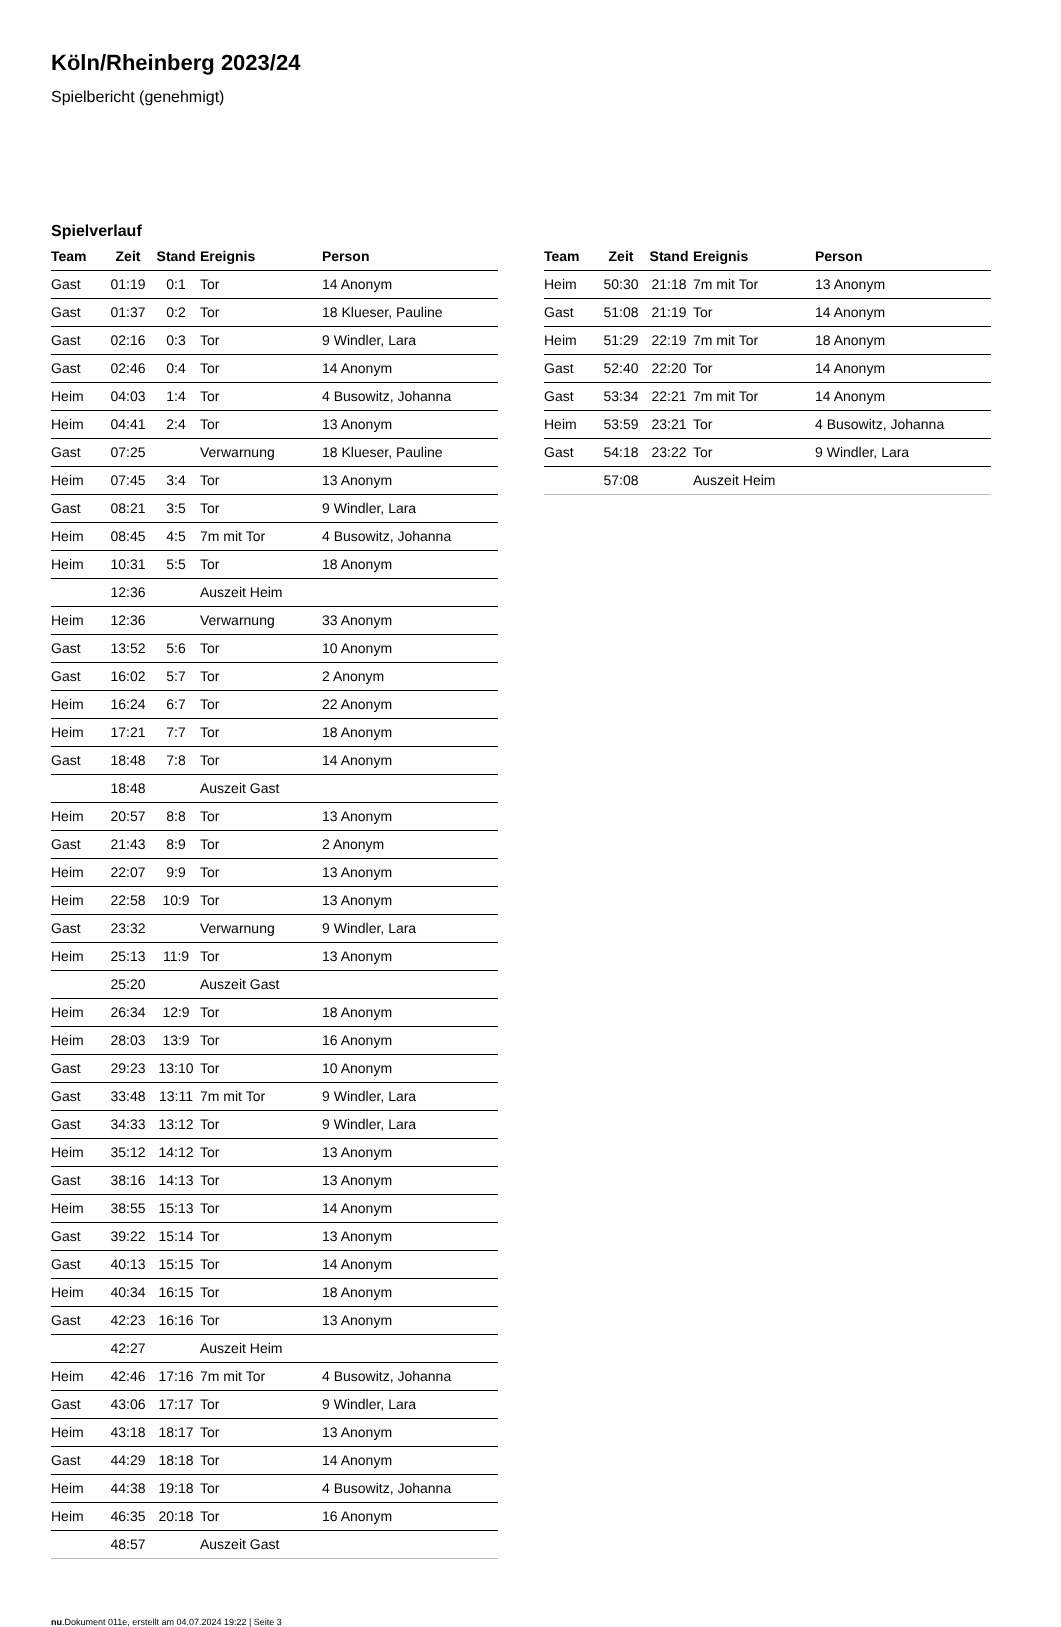Köln/Rheinberg 2023/24
Spielbericht (genehmigt)
Spielverlauf
| Team | Zeit | Stand | Ereignis | Person |
| --- | --- | --- | --- | --- |
| Gast | 01:19 | 0:1 | Tor | 14 Anonym |
| Gast | 01:37 | 0:2 | Tor | 18 Klueser, Pauline |
| Gast | 02:16 | 0:3 | Tor | 9 Windler, Lara |
| Gast | 02:46 | 0:4 | Tor | 14 Anonym |
| Heim | 04:03 | 1:4 | Tor | 4 Busowitz, Johanna |
| Heim | 04:41 | 2:4 | Tor | 13 Anonym |
| Gast | 07:25 | | Verwarnung | 18 Klueser, Pauline |
| Heim | 07:45 | 3:4 | Tor | 13 Anonym |
| Gast | 08:21 | 3:5 | Tor | 9 Windler, Lara |
| Heim | 08:45 | 4:5 | 7m mit Tor | 4 Busowitz, Johanna |
| Heim | 10:31 | 5:5 | Tor | 18 Anonym |
| | 12:36 | | Auszeit Heim | |
| Heim | 12:36 | | Verwarnung | 33 Anonym |
| Gast | 13:52 | 5:6 | Tor | 10 Anonym |
| Gast | 16:02 | 5:7 | Tor | 2 Anonym |
| Heim | 16:24 | 6:7 | Tor | 22 Anonym |
| Heim | 17:21 | 7:7 | Tor | 18 Anonym |
| Gast | 18:48 | 7:8 | Tor | 14 Anonym |
| | 18:48 | | Auszeit Gast | |
| Heim | 20:57 | 8:8 | Tor | 13 Anonym |
| Gast | 21:43 | 8:9 | Tor | 2 Anonym |
| Heim | 22:07 | 9:9 | Tor | 13 Anonym |
| Heim | 22:58 | 10:9 | Tor | 13 Anonym |
| Gast | 23:32 | | Verwarnung | 9 Windler, Lara |
| Heim | 25:13 | 11:9 | Tor | 13 Anonym |
| | 25:20 | | Auszeit Gast | |
| Heim | 26:34 | 12:9 | Tor | 18 Anonym |
| Heim | 28:03 | 13:9 | Tor | 16 Anonym |
| Gast | 29:23 | 13:10 | Tor | 10 Anonym |
| Gast | 33:48 | 13:11 | 7m mit Tor | 9 Windler, Lara |
| Gast | 34:33 | 13:12 | Tor | 9 Windler, Lara |
| Heim | 35:12 | 14:12 | Tor | 13 Anonym |
| Gast | 38:16 | 14:13 | Tor | 13 Anonym |
| Heim | 38:55 | 15:13 | Tor | 14 Anonym |
| Gast | 39:22 | 15:14 | Tor | 13 Anonym |
| Gast | 40:13 | 15:15 | Tor | 14 Anonym |
| Heim | 40:34 | 16:15 | Tor | 18 Anonym |
| Gast | 42:23 | 16:16 | Tor | 13 Anonym |
| | 42:27 | | Auszeit Heim | |
| Heim | 42:46 | 17:16 | 7m mit Tor | 4 Busowitz, Johanna |
| Gast | 43:06 | 17:17 | Tor | 9 Windler, Lara |
| Heim | 43:18 | 18:17 | Tor | 13 Anonym |
| Gast | 44:29 | 18:18 | Tor | 14 Anonym |
| Heim | 44:38 | 19:18 | Tor | 4 Busowitz, Johanna |
| Heim | 46:35 | 20:18 | Tor | 16 Anonym |
| | 48:57 | | Auszeit Gast | |
| Team | Zeit | Stand | Ereignis | Person |
| --- | --- | --- | --- | --- |
| Heim | 50:30 | 21:18 | 7m mit Tor | 13 Anonym |
| Gast | 51:08 | 21:19 | Tor | 14 Anonym |
| Heim | 51:29 | 22:19 | 7m mit Tor | 18 Anonym |
| Gast | 52:40 | 22:20 | Tor | 14 Anonym |
| Gast | 53:34 | 22:21 | 7m mit Tor | 14 Anonym |
| Heim | 53:59 | 23:21 | Tor | 4 Busowitz, Johanna |
| Gast | 54:18 | 23:22 | Tor | 9 Windler, Lara |
| | 57:08 | | Auszeit Heim | |
nu.Dokument 011e, erstellt am 04.07.2024 19:22 | Seite 3